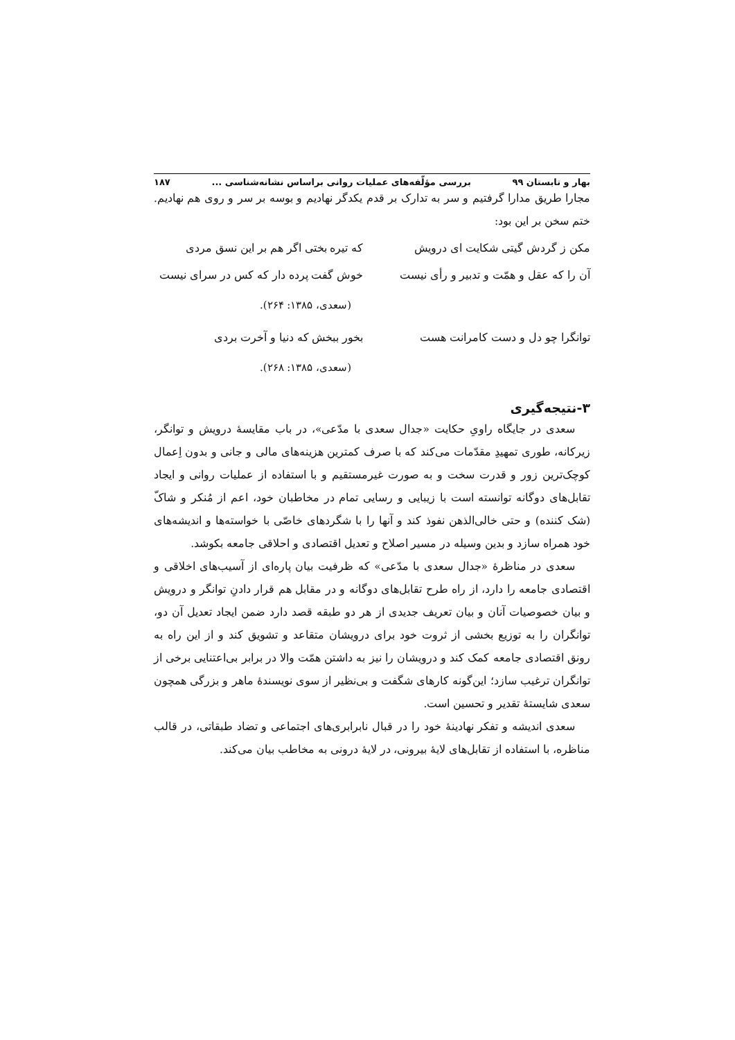بهار و تابستان ۹۹ بررسی مؤلّفه‌های عملیات روانی براساس نشانه‌شناسی ... ۱۸۷
مجارا طریق مدارا گرفتیم و سر به تدارک بر قدم یکدگر نهادیم و بوسه بر سر و روی هم نهادیم. ختم سخن بر این بود:
مکن ز گردش گیتی شکایت ای درویش که تیره بختی اگر هم بر این نسق مردی
آن را که عقل و همّت و تدبیر و رأی نیست خوش گفت پرده دار که کس در سرای نیست
(سعدی، ۱۳۸۵: ۲۶۴).
توانگرا چو دل و دست کامرانت هست بخور ببخش که دنیا و آخرت بردی
(سعدی، ۱۳۸۵: ۲۶۸).
۳-نتیجه‌گیری
سعدی در جایگاه راویِ حکایت «جدال سعدی با مدّعی»، در باب مقایسهٔ درویش و توانگر، زیرکانه، طوری تمهیدِ مقدّمات می‌کند که با صرف کمترین هزینه‌های مالی و جانی و بدون اِعمال کوچک‌ترین زور و قدرت سخت و به صورت غیرمستقیم و با استفاده از عملیات روانی و ایجاد تقابل‌های دوگانه توانسته است با زیبایی و رسایی تمام در مخاطبان خود، اعم از مُنکر و شاکّ (شک کننده) و حتی خالی‌الذهن نفوذ کند و آنها را با شگردهای خاصّی با خواسته‌ها و اندیشه‌های خود همراه سازد و بدین وسیله در مسیر اصلاح و تعدیل اقتصادی و احلاقی جامعه بکوشد.
سعدی در مناظرهٔ «جدال سعدی با مدّعی» که ظرفیت بیان پاره‌ای از آسیب‌های اخلاقی و اقتصادی جامعه را دارد، از راه طرح تقابل‌های دوگانه و در مقابل هم قرار دادنِ توانگر و درویش و بیان خصوصیات آنان و بیان تعریف جدیدی از هر دو طبقه قصد دارد ضمن ایجاد تعدیل آن دو، توانگران را به توزیع بخشی از ثروت خود برای درویشان متقاعد و تشویق کند و از این راه به رونق اقتصادی جامعه کمک کند و درویشان را نیز به داشتن همّت والا در برابر بی‌اعتنایی برخی از توانگران ترغیب سازد؛ این‌گونه کارهای شگفت و بی‌نظیر از سوی نویسندهٔ ماهر و بزرگی همچون سعدی شایستهٔ تقدیر و تحسین است.
سعدی اندیشه و تفکر نهادینهٔ خود را در قبال نابرابری‌های اجتماعی و تضاد طبقاتی، در قالب مناظره، با استفاده از تقابل‌های لایهٔ بیرونی، در لایهٔ درونی به مخاطب بیان می‌کند.